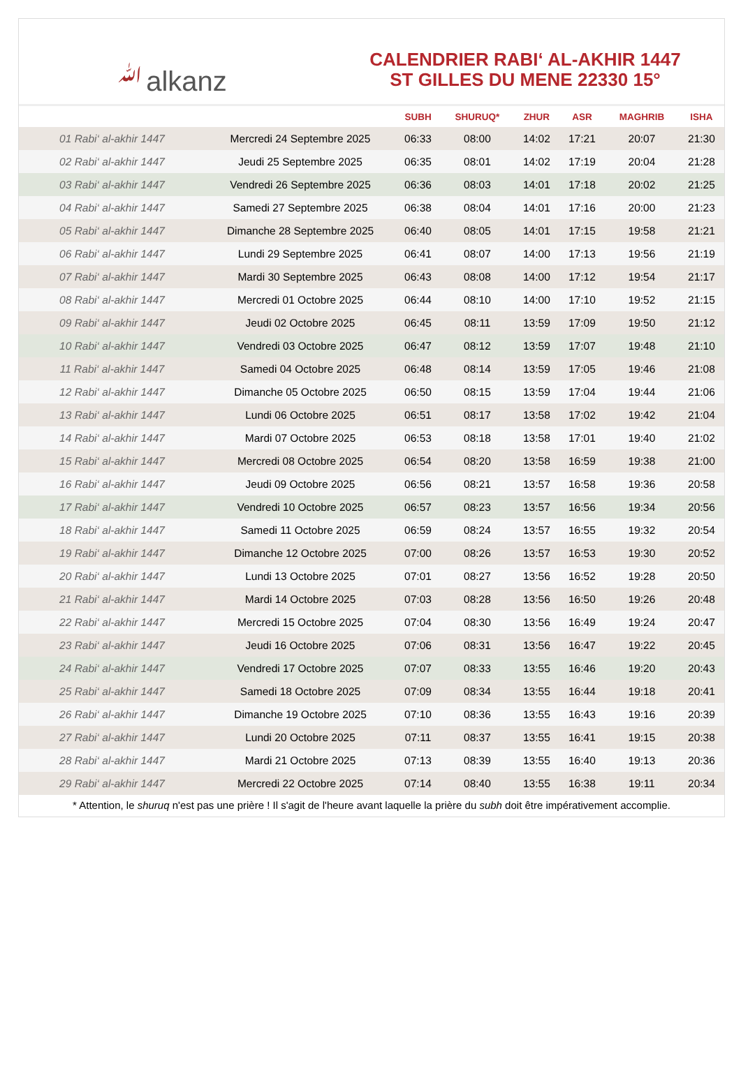ﷲalkanz
CALENDRIER RABI‘ AL-AKHIR 1447
ST GILLES DU MENE 22330 15°
| | | SUBH | SHURUQ* | ZHUR | ASR | MAGHRIB | ISHA |
| --- | --- | --- | --- | --- | --- | --- | --- |
| 01 Rabi‘ al-akhir 1447 | Mercredi 24 Septembre 2025 | 06:33 | 08:00 | 14:02 | 17:21 | 20:07 | 21:30 |
| 02 Rabi‘ al-akhir 1447 | Jeudi 25 Septembre 2025 | 06:35 | 08:01 | 14:02 | 17:19 | 20:04 | 21:28 |
| 03 Rabi‘ al-akhir 1447 | Vendredi 26 Septembre 2025 | 06:36 | 08:03 | 14:01 | 17:18 | 20:02 | 21:25 |
| 04 Rabi‘ al-akhir 1447 | Samedi 27 Septembre 2025 | 06:38 | 08:04 | 14:01 | 17:16 | 20:00 | 21:23 |
| 05 Rabi‘ al-akhir 1447 | Dimanche 28 Septembre 2025 | 06:40 | 08:05 | 14:01 | 17:15 | 19:58 | 21:21 |
| 06 Rabi‘ al-akhir 1447 | Lundi 29 Septembre 2025 | 06:41 | 08:07 | 14:00 | 17:13 | 19:56 | 21:19 |
| 07 Rabi‘ al-akhir 1447 | Mardi 30 Septembre 2025 | 06:43 | 08:08 | 14:00 | 17:12 | 19:54 | 21:17 |
| 08 Rabi‘ al-akhir 1447 | Mercredi 01 Octobre 2025 | 06:44 | 08:10 | 14:00 | 17:10 | 19:52 | 21:15 |
| 09 Rabi‘ al-akhir 1447 | Jeudi 02 Octobre 2025 | 06:45 | 08:11 | 13:59 | 17:09 | 19:50 | 21:12 |
| 10 Rabi‘ al-akhir 1447 | Vendredi 03 Octobre 2025 | 06:47 | 08:12 | 13:59 | 17:07 | 19:48 | 21:10 |
| 11 Rabi‘ al-akhir 1447 | Samedi 04 Octobre 2025 | 06:48 | 08:14 | 13:59 | 17:05 | 19:46 | 21:08 |
| 12 Rabi‘ al-akhir 1447 | Dimanche 05 Octobre 2025 | 06:50 | 08:15 | 13:59 | 17:04 | 19:44 | 21:06 |
| 13 Rabi‘ al-akhir 1447 | Lundi 06 Octobre 2025 | 06:51 | 08:17 | 13:58 | 17:02 | 19:42 | 21:04 |
| 14 Rabi‘ al-akhir 1447 | Mardi 07 Octobre 2025 | 06:53 | 08:18 | 13:58 | 17:01 | 19:40 | 21:02 |
| 15 Rabi‘ al-akhir 1447 | Mercredi 08 Octobre 2025 | 06:54 | 08:20 | 13:58 | 16:59 | 19:38 | 21:00 |
| 16 Rabi‘ al-akhir 1447 | Jeudi 09 Octobre 2025 | 06:56 | 08:21 | 13:57 | 16:58 | 19:36 | 20:58 |
| 17 Rabi‘ al-akhir 1447 | Vendredi 10 Octobre 2025 | 06:57 | 08:23 | 13:57 | 16:56 | 19:34 | 20:56 |
| 18 Rabi‘ al-akhir 1447 | Samedi 11 Octobre 2025 | 06:59 | 08:24 | 13:57 | 16:55 | 19:32 | 20:54 |
| 19 Rabi‘ al-akhir 1447 | Dimanche 12 Octobre 2025 | 07:00 | 08:26 | 13:57 | 16:53 | 19:30 | 20:52 |
| 20 Rabi‘ al-akhir 1447 | Lundi 13 Octobre 2025 | 07:01 | 08:27 | 13:56 | 16:52 | 19:28 | 20:50 |
| 21 Rabi‘ al-akhir 1447 | Mardi 14 Octobre 2025 | 07:03 | 08:28 | 13:56 | 16:50 | 19:26 | 20:48 |
| 22 Rabi‘ al-akhir 1447 | Mercredi 15 Octobre 2025 | 07:04 | 08:30 | 13:56 | 16:49 | 19:24 | 20:47 |
| 23 Rabi‘ al-akhir 1447 | Jeudi 16 Octobre 2025 | 07:06 | 08:31 | 13:56 | 16:47 | 19:22 | 20:45 |
| 24 Rabi‘ al-akhir 1447 | Vendredi 17 Octobre 2025 | 07:07 | 08:33 | 13:55 | 16:46 | 19:20 | 20:43 |
| 25 Rabi‘ al-akhir 1447 | Samedi 18 Octobre 2025 | 07:09 | 08:34 | 13:55 | 16:44 | 19:18 | 20:41 |
| 26 Rabi‘ al-akhir 1447 | Dimanche 19 Octobre 2025 | 07:10 | 08:36 | 13:55 | 16:43 | 19:16 | 20:39 |
| 27 Rabi‘ al-akhir 1447 | Lundi 20 Octobre 2025 | 07:11 | 08:37 | 13:55 | 16:41 | 19:15 | 20:38 |
| 28 Rabi‘ al-akhir 1447 | Mardi 21 Octobre 2025 | 07:13 | 08:39 | 13:55 | 16:40 | 19:13 | 20:36 |
| 29 Rabi‘ al-akhir 1447 | Mercredi 22 Octobre 2025 | 07:14 | 08:40 | 13:55 | 16:38 | 19:11 | 20:34 |
* Attention, le shuruq n'est pas une prière ! Il s'agit de l'heure avant laquelle la prière du subh doit être impérativement accomplie.